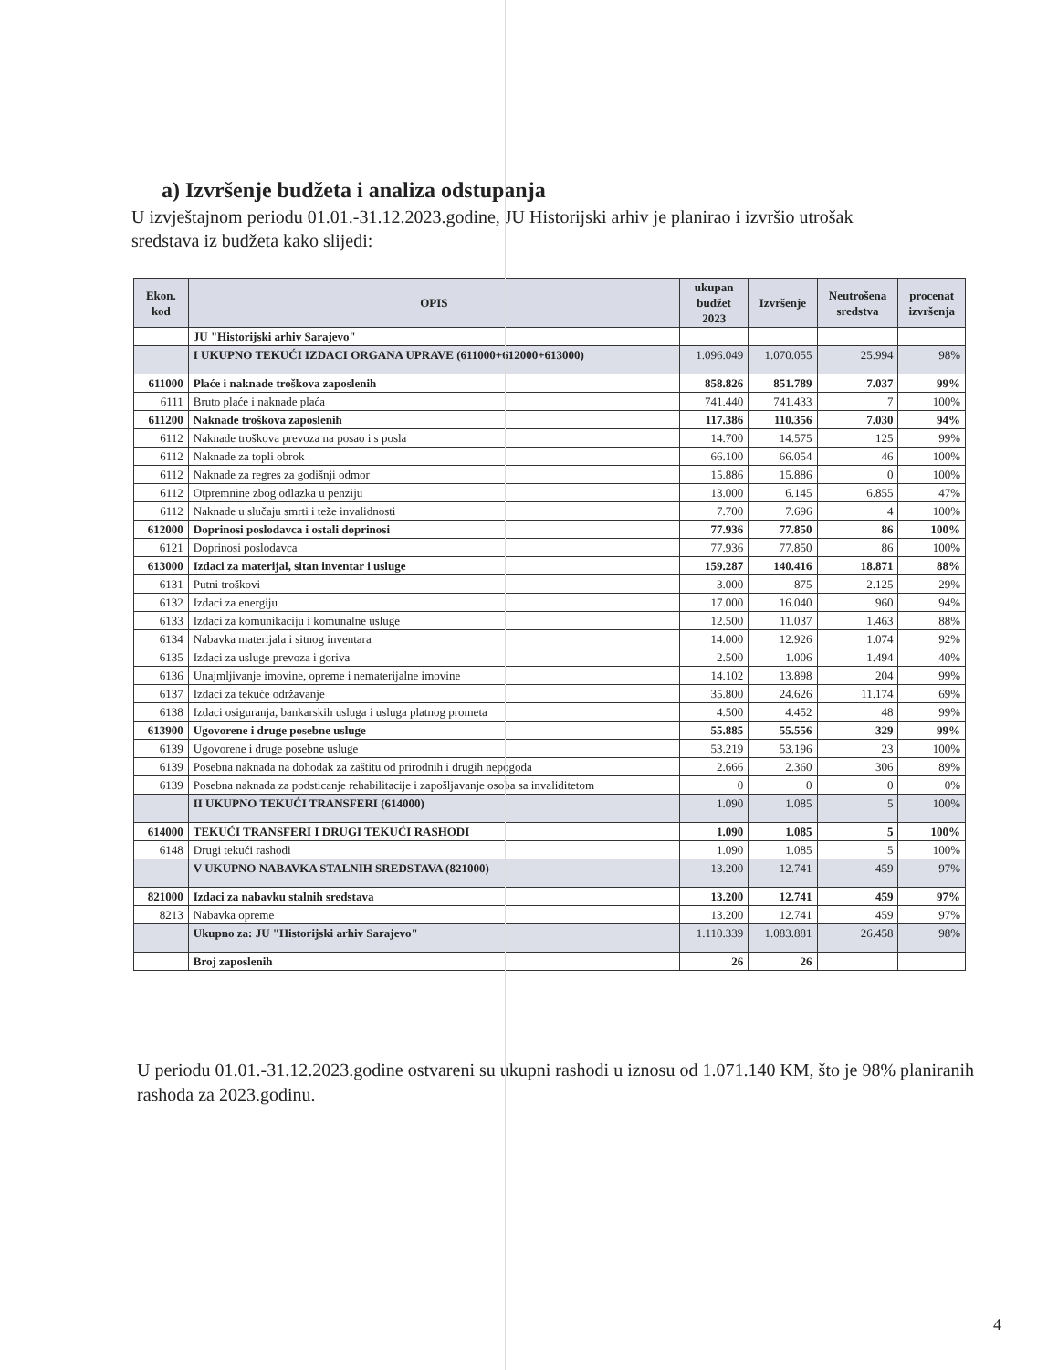a) Izvršenje budžeta i analiza odstupanja
U izvještajnom periodu 01.01.-31.12.2023.godine, JU Historijski arhiv je planirao i izvršio utrošak sredstava iz budžeta kako slijedi:
| Ekon. kod | OPIS | ukupan budžet 2023 | Izvršenje | Neutrošena sredstva | procenat izvršenja |
| --- | --- | --- | --- | --- | --- |
| | JU "Historijski arhiv Sarajevo" | | | | |
| | I UKUPNO TEKUĆI IZDACI ORGANA UPRAVE (611000+612000+613000) | 1.096.049 | 1.070.055 | 25.994 | 98% |
| 611000 | Plaće i naknade troškova zaposlenih | 858.826 | 851.789 | 7.037 | 99% |
| 6111 | Bruto plaće i naknade plaća | 741.440 | 741.433 | 7 | 100% |
| 611200 | Naknade troškova zaposlenih | 117.386 | 110.356 | 7.030 | 94% |
| 6112 | Naknade troškova prevoza na posao i s posla | 14.700 | 14.575 | 125 | 99% |
| 6112 | Naknade za topli obrok | 66.100 | 66.054 | 46 | 100% |
| 6112 | Naknade za regres za godišnji odmor | 15.886 | 15.886 | 0 | 100% |
| 6112 | Otpremnine zbog odlazka u penziju | 13.000 | 6.145 | 6.855 | 47% |
| 6112 | Naknade u slučaju smrti i teže invalidnosti | 7.700 | 7.696 | 4 | 100% |
| 612000 | Doprinosi poslodavca i ostali doprinosi | 77.936 | 77.850 | 86 | 100% |
| 6121 | Doprinosi poslodavca | 77.936 | 77.850 | 86 | 100% |
| 613000 | Izdaci za materijal, sitan inventar i usluge | 159.287 | 140.416 | 18.871 | 88% |
| 6131 | Putni troškovi | 3.000 | 875 | 2.125 | 29% |
| 6132 | Izdaci za energiju | 17.000 | 16.040 | 960 | 94% |
| 6133 | Izdaci za komunikaciju i komunalne usluge | 12.500 | 11.037 | 1.463 | 88% |
| 6134 | Nabavka materijala i sitnog inventara | 14.000 | 12.926 | 1.074 | 92% |
| 6135 | Izdaci za usluge prevoza i goriva | 2.500 | 1.006 | 1.494 | 40% |
| 6136 | Unajmljivanje imovine, opreme i nematerijalne imovine | 14.102 | 13.898 | 204 | 99% |
| 6137 | Izdaci za tekuće održavanje | 35.800 | 24.626 | 11.174 | 69% |
| 6138 | Izdaci osiguranja, bankarskih usluga i usluga platnog prometa | 4.500 | 4.452 | 48 | 99% |
| 613900 | Ugovorene i druge posebne usluge | 55.885 | 55.556 | 329 | 99% |
| 6139 | Ugovorene i druge posebne usluge | 53.219 | 53.196 | 23 | 100% |
| 6139 | Posebna naknada na dohodak za zaštitu od prirodnih i drugih nepogoda | 2.666 | 2.360 | 306 | 89% |
| 6139 | Posebna naknada za podsticanje rehabilitacije i zapošljavanje osoba sa invaliditetom | 0 | 0 | 0 | 0% |
| | II UKUPNO TEKUĆI TRANSFERI (614000) | 1.090 | 1.085 | 5 | 100% |
| 614000 | TEKUĆI TRANSFERI I DRUGI TEKUĆI RASHODI | 1.090 | 1.085 | 5 | 100% |
| 6148 | Drugi tekući rashodi | 1.090 | 1.085 | 5 | 100% |
| | V UKUPNO NABAVKA STALNIH SREDSTAVA (821000) | 13.200 | 12.741 | 459 | 97% |
| 821000 | Izdaci za nabavku stalnih sredstava | 13.200 | 12.741 | 459 | 97% |
| 8213 | Nabavka opreme | 13.200 | 12.741 | 459 | 97% |
| | Ukupno za: JU "Historijski arhiv Sarajevo" | 1.110.339 | 1.083.881 | 26.458 | 98% |
| | Broj zaposlenih | 26 | 26 | | |
U periodu 01.01.-31.12.2023.godine ostvareni su ukupni rashodi u iznosu od 1.071.140 KM, što je 98% planiranih rashoda za 2023.godinu.
4